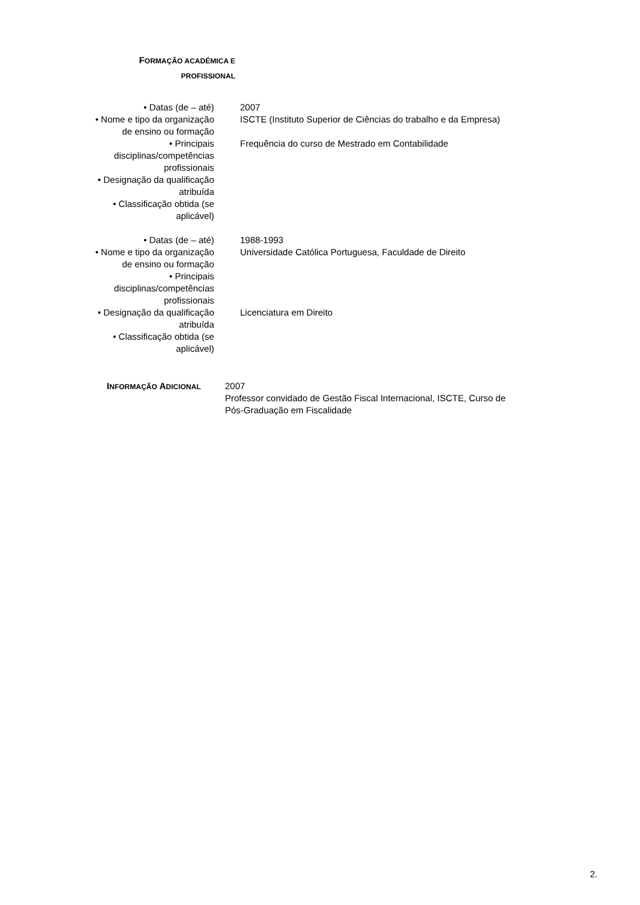FORMAÇÃO ACADÉMICA E
PROFISSIONAL
| • Datas (de – até) | 2007 |
| • Nome e tipo da organização de ensino ou formação | ISCTE (Instituto Superior de Ciências do trabalho e da Empresa) |
| • Principais disciplinas/competências profissionais | Frequência do curso de Mestrado em Contabilidade |
| • Designação da qualificação atribuída | |
| • Classificação obtida (se aplicável) | |
| • Datas (de – até) | 1988-1993 |
| • Nome e tipo da organização de ensino ou formação | Universidade Católica Portuguesa, Faculdade de Direito |
| • Principais disciplinas/competências profissionais | |
| • Designação da qualificação atribuída | Licenciatura em Direito |
| • Classificação obtida (se aplicável) | |
INFORMAÇÃO ADICIONAL
2007
Professor convidado de Gestão Fiscal Internacional, ISCTE, Curso de Pós-Graduação em Fiscalidade
2.